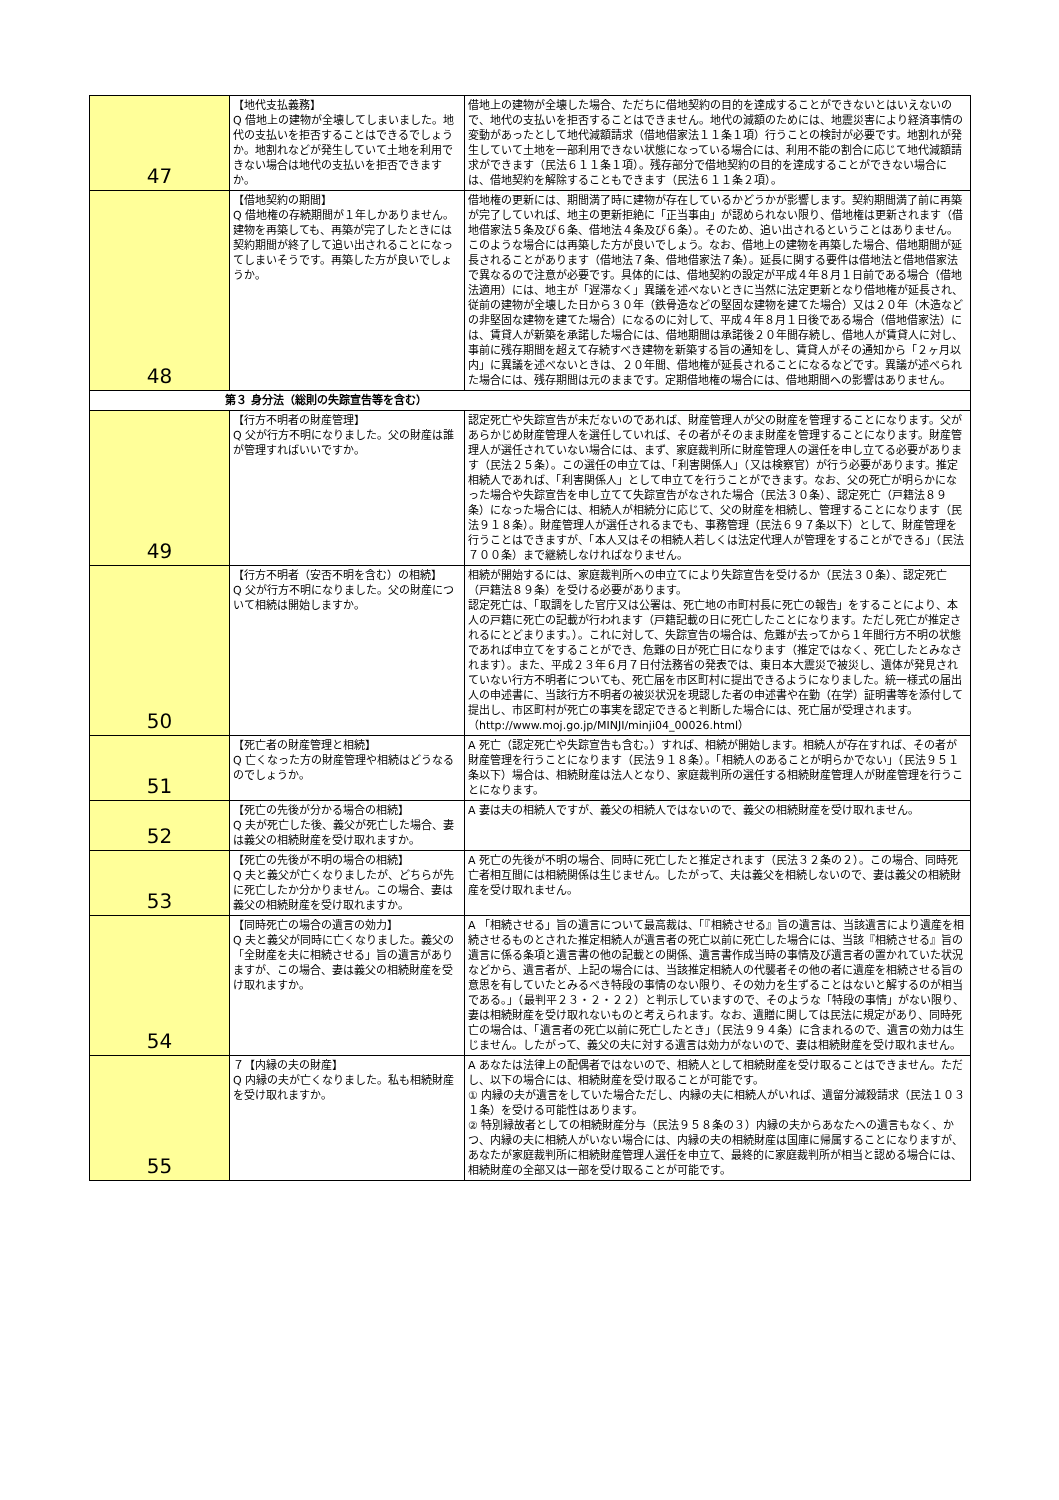| 47 | 【地代支払義務】 Q 借地上の建物が全壊してしまいました。地代の支払いを拒否することはできるでしょうか。地割れなどが発生していて土地を利用できない場合は地代の支払いを拒否できますか。 | 借地上の建物が全壊した場合、ただちに借地契約の目的を達成することができないとはいえないので、地代の支払いを拒否することはできません。地代の減額のためには、地震災害により経済事情の変動があったとして地代減額請求（借地借家法１１条１項）行うことの検討が必要です。地割れが発生していて土地を一部利用できない状態になっている場合には、利用不能の割合に応じて地代減額請求ができます（民法６１１条１項）。残存部分で借地契約の目的を達成することができない場合には、借地契約を解除することもできます（民法６１１条２項）。 |
| 48 | 【借地契約の期間】 Q 借地権の存続期間が１年しかありません。建物を再築しても、再築が完了したときには契約期間が終了して追い出されることになってしまいそうです。再築した方が良いでしょうか。 | 借地権の更新には、期間満了時に建物が存在しているかどうかが影響します。契約期間満了前に再築が完了していれば、地主の更新拒絶に「正当事由」が認められない限り、借地権は更新されます（借地借家法５条及び６条、借地法４条及び６条）。そのため、追い出されるということはありません。このような場合には再築した方が良いでしょう。なお、借地上の建物を再築した場合、借地期間が延長されることがあります（借地法７条、借地借家法７条）。延長に関する要件は借地法と借地借家法で異なるので注意が必要です。具体的には、借地契約の設定が平成４年８月１日前である場合（借地法適用）には、地主が「遅滞なく」異議を述べないときに当然に法定更新となり借地権が延長され、従前の建物が全壊した日から３０年（鉄骨造などの堅固な建物を建てた場合）又は２０年（木造などの非堅固な建物を建てた場合）になるのに対して、平成４年８月１日後である場合（借地借家法）には、賃貸人が新築を承諾した場合には、借地期間は承諾後２０年間存続し、借地人が賃貸人に対し、事前に残存期間を超えて存続すべき建物を新築する旨の通知をし、賃貸人がその通知から「２ヶ月以内」に異議を述べないときは、２０年間、借地権が延長されることになるなどです。異議が述べられた場合には、残存期間は元のままです。定期借地権の場合には、借地期間への影響はありません。 |
| 第３ 身分法（総則の失踪宣告等を含む） | | |
| 49 | 【行方不明者の財産管理】 Q 父が行方不明になりました。父の財産は誰が管理すればいいですか。 | 認定死亡や失踪宣告が未だないのであれば、財産管理人が父の財産を管理することになります。父があらかじめ財産管理人を選任していれば、その者がそのまま財産を管理することになります。財産管理人が選任されていない場合には、まず、家庭裁判所に財産管理人の選任を申し立てる必要があります（民法２５条）。この選任の申立ては、「利害関係人」（又は検察官）が行う必要があります。推定相続人であれば、「利害関係人」として申立てを行うことができます。なお、父の死亡が明らかになった場合や失踪宣告を申し立てて失踪宣告がなされた場合（民法３０条）、認定死亡（戸籍法８９条）になった場合には、相続人が相続分に応じて、父の財産を相続し、管理することになります（民法９１８条）。財産管理人が選任されるまでも、事務管理（民法６９７条以下）として、財産管理を行うことはできますが、「本人又はその相続人若しくは法定代理人が管理をすることができる」（民法７００条）まで継続しなければなりません。 |
| 50 | 【行方不明者（安否不明を含む）の相続】 Q 父が行方不明になりました。父の財産について相続は開始しますか。 | 相続が開始するには、家庭裁判所への申立てにより失踪宣告を受けるか（民法３０条）、認定死亡（戸籍法８９条）を受ける必要があります。 認定死亡は、「取調をした官庁又は公署は、死亡地の市町村長に死亡の報告」をすることにより、本人の戸籍に死亡の記載が行われます（戸籍記載の日に死亡したことになります。ただし死亡が推定されるにとどまります。）。これに対して、失踪宣告の場合は、危難が去ってから１年間行方不明の状態であれば申立てをすることができ、危難の日が死亡日になります（推定ではなく、死亡したとみなされます）。また、平成２３年６月７日付法務省の発表では、東日本大震災で被災し、遺体が発見されていない行方不明者についても、死亡届を市区町村に提出できるようになりました。統一様式の届出人の申述書に、当該行方不明者の被災状況を現認した者の申述書や在勤（在学）証明書等を添付して提出し、市区町村が死亡の事実を認定できると判断した場合には、死亡届が受理されます。（http://www.moj.go.jp/MINJI/minji04_00026.html） |
| 51 | 【死亡者の財産管理と相続】 Q 亡くなった方の財産管理や相続はどうなるのでしょうか。 | A 死亡（認定死亡や失踪宣告も含む。）すれば、相続が開始します。相続人が存在すれば、その者が財産管理を行うことになります（民法９１８条）。「相続人のあることが明らかでない」（民法９５１条以下）場合は、相続財産は法人となり、家庭裁判所の選任する相続財産管理人が財産管理を行うことになります。 |
| 52 | 【死亡の先後が分かる場合の相続】 Q 夫が死亡した後、義父が死亡した場合、妻は義父の相続財産を受け取れますか。 | A 妻は夫の相続人ですが、義父の相続人ではないので、義父の相続財産を受け取れません。 |
| 53 | 【死亡の先後が不明の場合の相続】 Q 夫と義父が亡くなりましたが、どちらが先に死亡したか分かりません。この場合、妻は義父の相続財産を受け取れますか。 | A 死亡の先後が不明の場合、同時に死亡したと推定されます（民法３２条の２）。この場合、同時死亡者相互間には相続関係は生じません。したがって、夫は義父を相続しないので、妻は義父の相続財産を受け取れません。 |
| 54 | 【同時死亡の場合の遺言の効力】 Q 夫と義父が同時に亡くなりました。義父の「全財産を夫に相続させる」旨の遺言がありますが、この場合、妻は義父の相続財産を受け取れますか。 | A 「相続させる」旨の遺言について最高裁は、「『相続させる』旨の遺言は、当該遺言により遺産を相続させるものとされた推定相続人が遺言者の死亡以前に死亡した場合には、当該『相続させる』旨の遺言に係る条項と遺言書の他の記載との関係、遺言書作成当時の事情及び遺言者の置かれていた状況などから、遺言者が、上記の場合には、当該推定相続人の代襲者その他の者に遺産を相続させる旨の意思を有していたとみるべき特段の事情のない限り、その効力を生ずることはないと解するのが相当である。」（最判平２３・２・２２）と判示していますので、そのような「特段の事情」がない限り、妻は相続財産を受け取れないものと考えられます。なお、遺贈に関しては民法に規定があり、同時死亡の場合は、「遺言者の死亡以前に死亡したとき」（民法９９４条）に含まれるので、遺言の効力は生じません。したがって、義父の夫に対する遺言は効力がないので、妻は相続財産を受け取れません。 |
| 55 | ７【内縁の夫の財産】 Q 内縁の夫が亡くなりました。私も相続財産を受け取れますか。 | A あなたは法律上の配偶者ではないので、相続人として相続財産を受け取ることはできません。ただし、以下の場合には、相続財産を受け取ることが可能です。 ① 内縁の夫が遺言をしていた場合ただし、内縁の夫に相続人がいれば、遺留分減殺請求（民法１０３１条）を受ける可能性はあります。 ② 特別縁故者としての相続財産分与（民法９５８条の３）内縁の夫からあなたへの遺言もなく、かつ、内縁の夫に相続人がいない場合には、内縁の夫の相続財産は国庫に帰属することになりますが、あなたが家庭裁判所に相続財産管理人選任を申立て、最終的に家庭裁判所が相当と認める場合には、相続財産の全部又は一部を受け取ることが可能です。 |